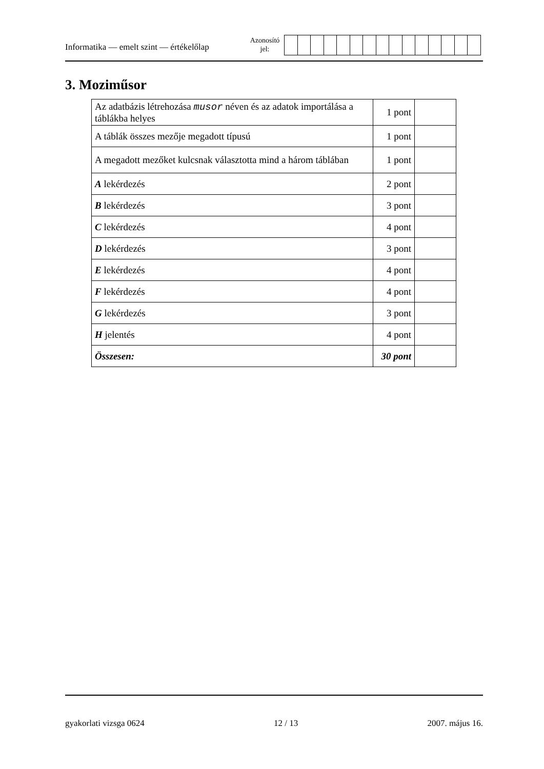Informatika — emelt szint — értékelőlap
Azonosító
jel:
3. Moziműsor
| Az adatbázis létrehozása musor néven és az adatok importálása a táblákba helyes | 1 pont | |
| A táblák összes mezője megadott típusú | 1 pont | |
| A megadott mezőket kulcsnak választotta mind a három táblában | 1 pont | |
| A lekérdezés | 2 pont | |
| B lekérdezés | 3 pont | |
| C lekérdezés | 4 pont | |
| D lekérdezés | 3 pont | |
| E lekérdezés | 4 pont | |
| F lekérdezés | 4 pont | |
| G lekérdezés | 3 pont | |
| H jelentés | 4 pont | |
| Összesen: | 30 pont | |
gyakorlati vizsga 0624 12 / 13 2007. május 16.